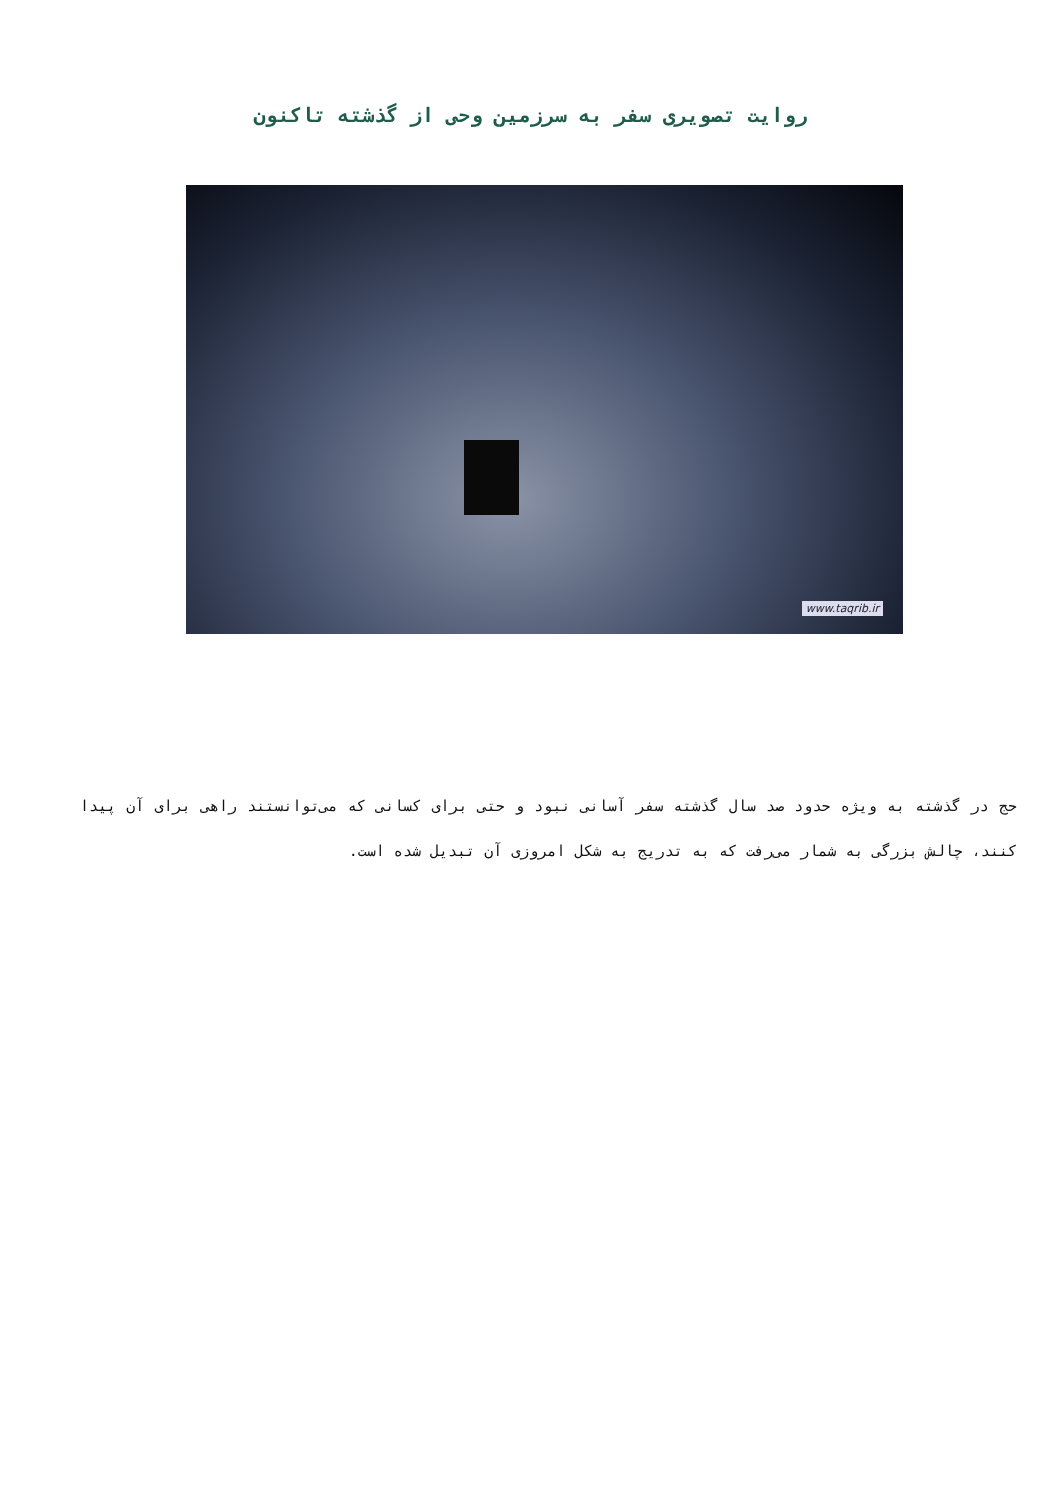روایت تصویری سفر به سرزمین وحی از گذشته تاکنون
www.taqrib.ir
حج در گذشته به ویژه حدود صد سال گذشته سفر آسانی نبود و حتی برای کسانی که می‌توانستند راهی برای آن پیدا کنند، چالش بزرگی به شمار می‌رفت که به تدریج به شکل امروزی آن تبدیل شده است.